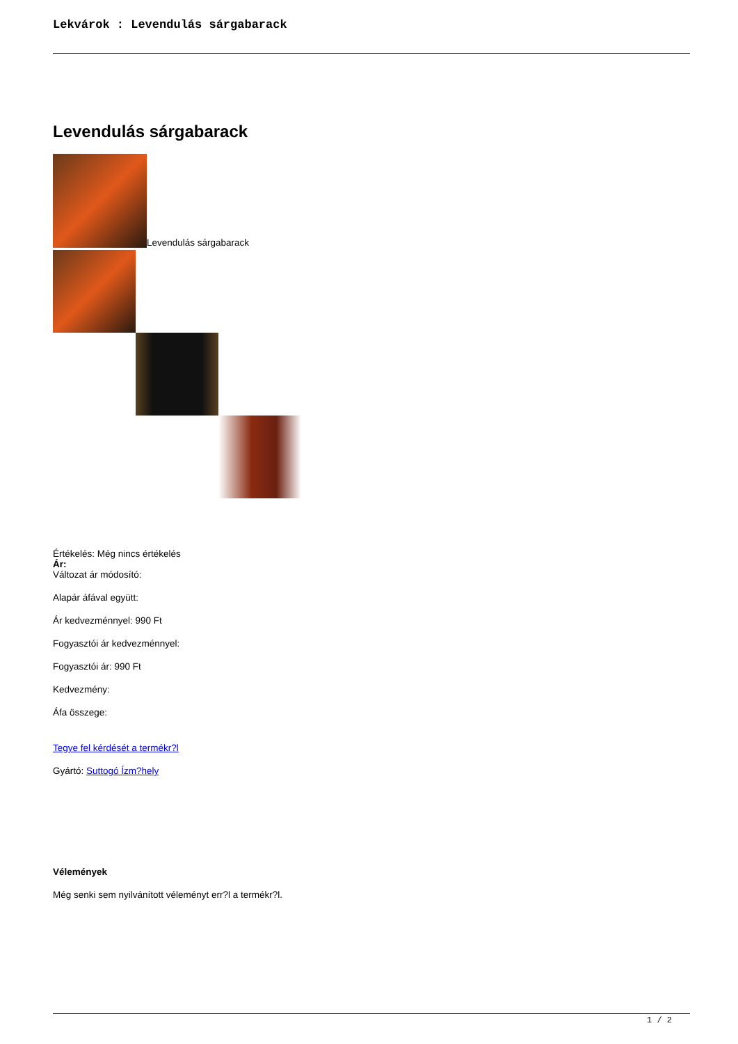Lekvárok : Levendulás sárgabarack
Levendulás sárgabarack
Levendulás sárgabarack
Értékelés: Még nincs értékelés
Ár:
Változat ár módosító:
Alapár áfával együtt:
Ár kedvezménnyel: 990 Ft
Fogyasztói ár kedvezménnyel:
Fogyasztói ár: 990 Ft
Kedvezmény:
Áfa összege:
Tegye fel kérdését a termékr?l
Gyártó: Suttogó Ízm?hely
Vélemények
Még senki sem nyilvánított véleményt err?l a termékr?l.
1 / 2